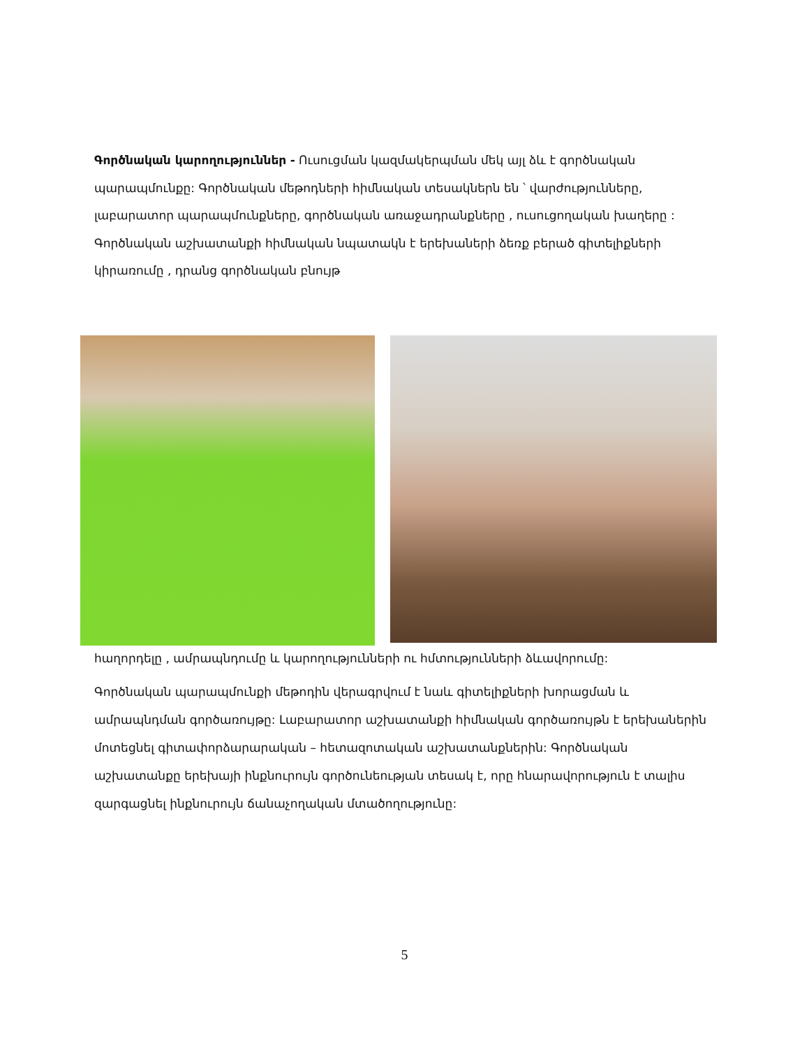Գործնական կարողություններ - Ուսուցման կազմակերպման մեկ այլ ձև է գործնական պարապմունքը: Գործնական մեթոդների հիմնական տեսակներն են ՝ վարժությունները, լաբարատոր պարապմունքները, գործնական առաջադրանքները , ուսուցողական խաղերը : Գործնական աշխատանքի հիմնական նպատակն է երեխաների ձեռք բերած գիտելիքների կիրառումը , դրանց գործնական բնույթ
հաղորդելը , ամրապնդումը և կարողությունների ու հմտությունների ձևավորումը:
Գործնական պարապմունքի մեթոդին վերագրվում է նաև գիտելիքների խորացման և ամրապնդման գործառույթը: Լաբարատոր աշխատանքի հիմնական գործառույթն է երեխաներին մոտեցնել գիտափորձարարական – հետազոտական աշխատանքներին: Գործնական աշխատանքը երեխայի ինքնուրույն գործունեության տեսակ է, որը հնարավորություն է տալիս զարգացնել ինքնուրույն ճանաչողական մտածողությունը:
5